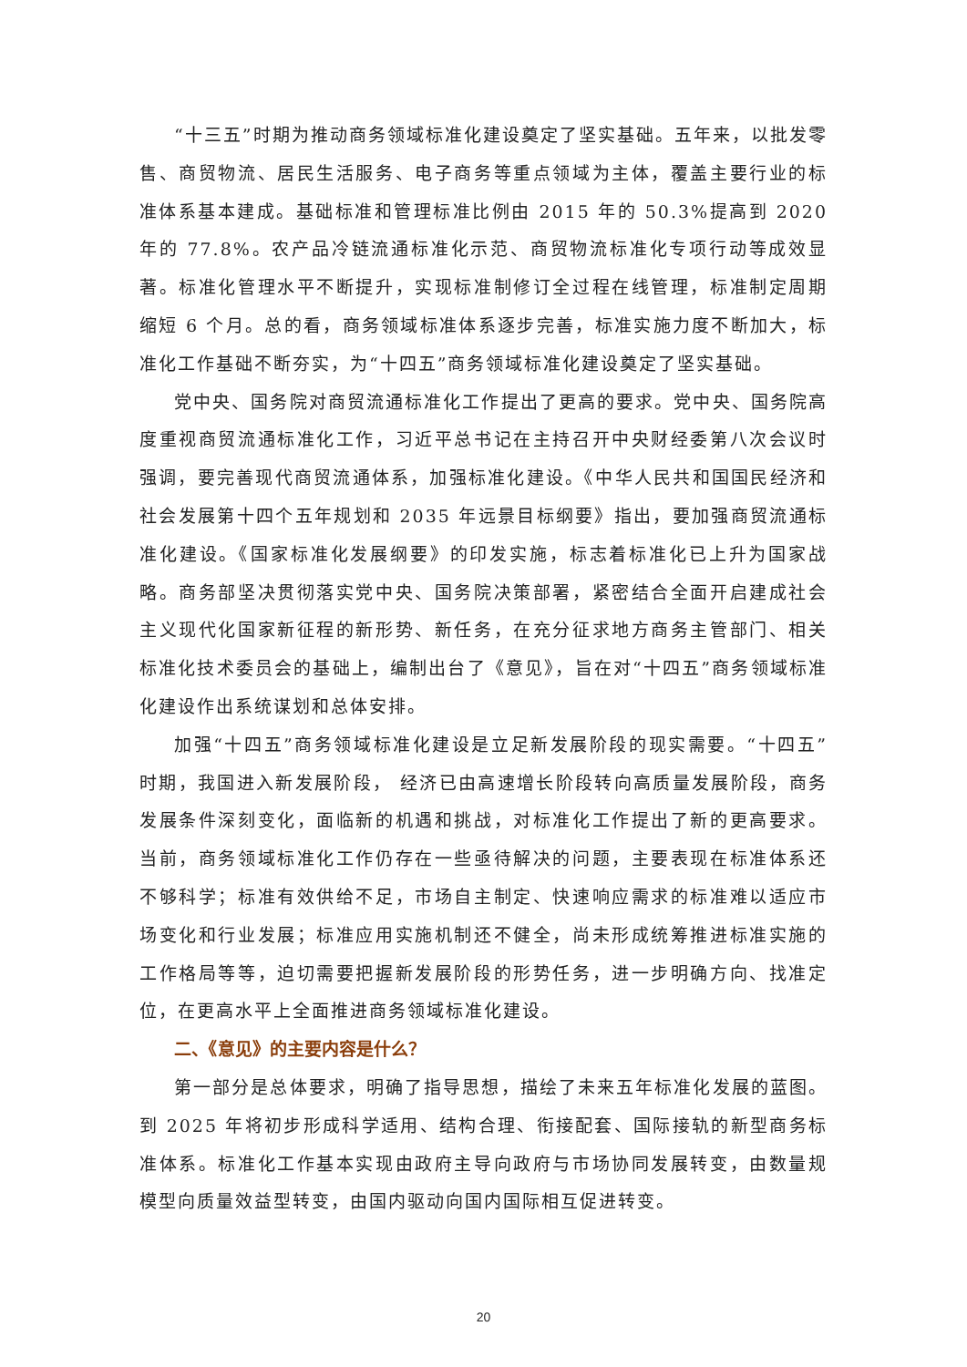“十三五”时期为推动商务领域标准化建设奠定了坚实基础。五年来，以批发零售、商贸物流、居民生活服务、电子商务等重点领域为主体，覆盖主要行业的标准体系基本建成。基础标准和管理标准比例由 2015 年的 50.3%提高到 2020 年的 77.8%。农产品冷链流通标准化示范、商贸物流标准化专项行动等成效显著。标准化管理水平不断提升，实现标准制修订全过程在线管理，标准制定周期缩短 6 个月。总的看，商务领域标准体系逐步完善，标准实施力度不断加大，标准化工作基础不断夯实，为“十四五”商务领域标准化建设奠定了坚实基础。
党中央、国务院对商贸流通标准化工作提出了更高的要求。党中央、国务院高度重视商贸流通标准化工作，习近平总书记在主持召开中央财经委第八次会议时强调，要完善现代商贸流通体系，加强标准化建设。《中华人民共和国国民经济和社会发展第十四个五年规划和 2035 年远景目标纲要》指出，要加强商贸流通标准化建设。《国家标准化发展纲要》的印发实施，标志着标准化已上升为国家战略。商务部坚决贯彻落实党中央、国务院决策部署，紧密结合全面开启建成社会主义现代化国家新征程的新形势、新任务，在充分征求地方商务主管部门、相关标准化技术委员会的基础上，编制出台了《意见》，旨在对“十四五”商务领域标准化建设作出系统谋划和总体安排。
加强“十四五”商务领域标准化建设是立足新发展阶段的现实需要。“十四五”时期，我国进入新发展阶段， 经济已由高速增长阶段转向高质量发展阶段，商务发展条件深刻变化，面临新的机遇和挑战，对标准化工作提出了新的更高要求。当前，商务领域标准化工作仍存在一些亟待解决的问题，主要表现在标准体系还不够科学；标准有效供给不足，市场自主制定、快速响应需求的标准难以适应市场变化和行业发展；标准应用实施机制还不健全，尚未形成统筹推进标准实施的工作格局等等，迫切需要把握新发展阶段的形势任务，进一步明确方向、找准定位，在更高水平上全面推进商务领域标准化建设。
二、《意见》的主要内容是什么？
第一部分是总体要求，明确了指导思想，描绘了未来五年标准化发展的蓝图。到 2025 年将初步形成科学适用、结构合理、衔接配套、国际接轨的新型商务标准体系。标准化工作基本实现由政府主导向政府与市场协同发展转变，由数量规模型向质量效益型转变，由国内驱动向国内国际相互促进转变。
20